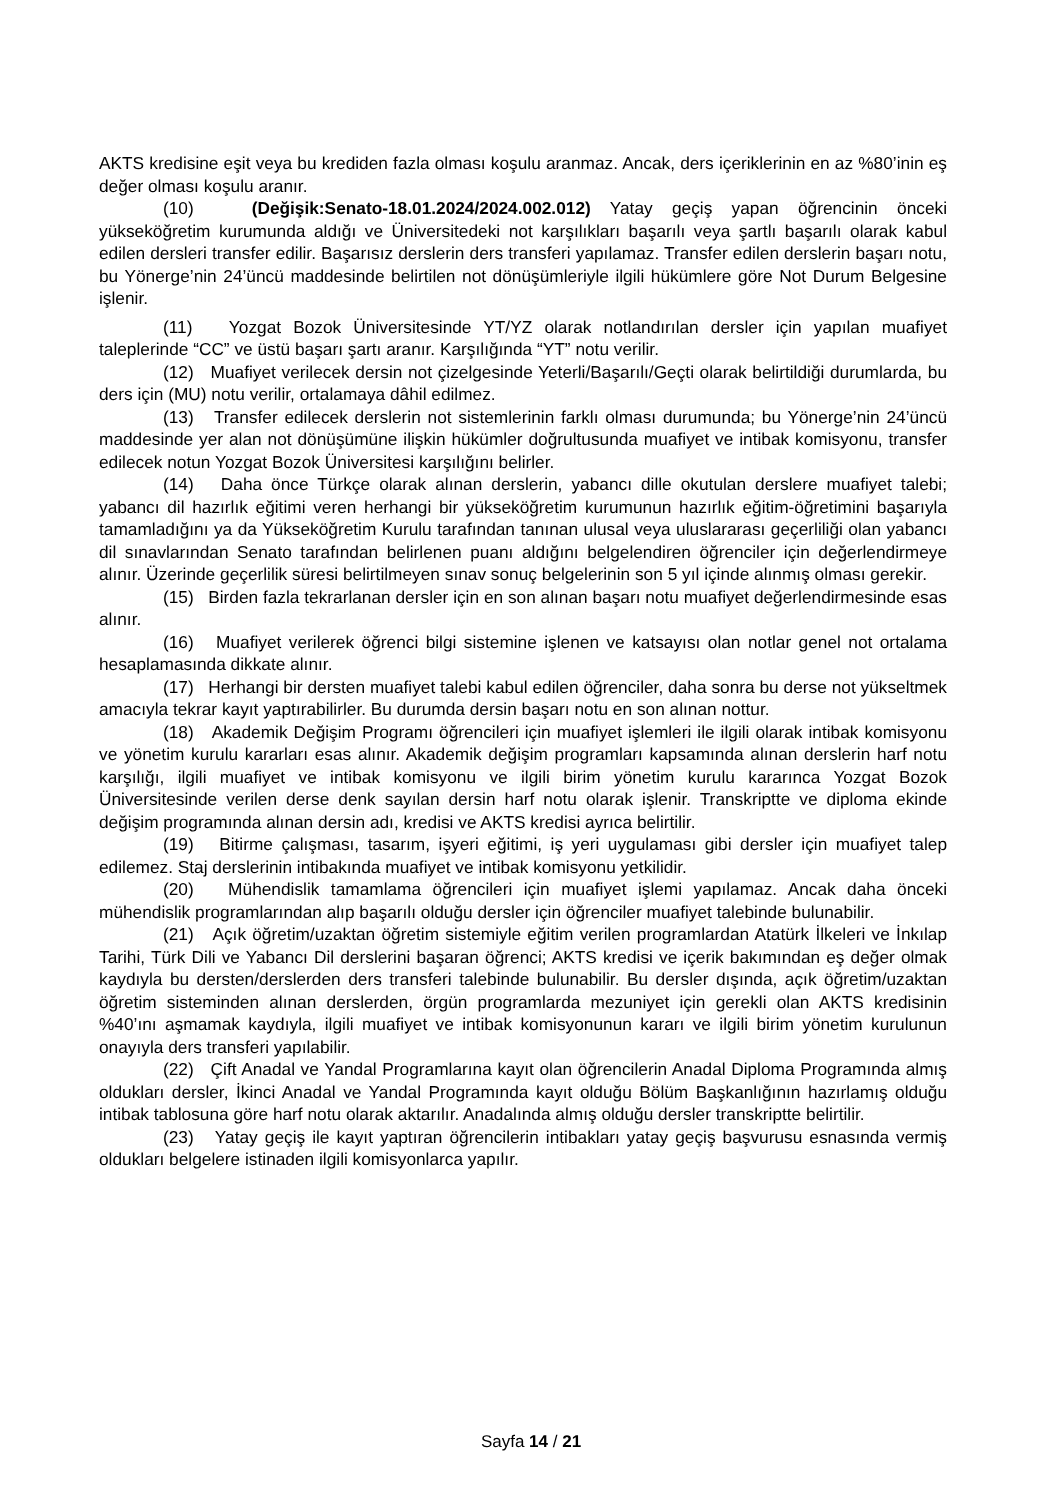AKTS kredisine eşit veya bu krediden fazla olması koşulu aranmaz. Ancak, ders içeriklerinin en az %80’inin eş değer olması koşulu aranır.
(10) (Değişik:Senato-18.01.2024/2024.002.012) Yatay geçiş yapan öğrencinin önceki yükseköğretim kurumunda aldığı ve Üniversitedeki not karşılıkları başarılı veya şartlı başarılı olarak kabul edilen dersleri transfer edilir. Başarısız derslerin ders transferi yapılamaz. Transfer edilen derslerin başarı notu, bu Yönerge’nin 24’üncü maddesinde belirtilen not dönüşümleriyle ilgili hükümlere göre Not Durum Belgesine işlenir.
(11) Yozgat Bozok Üniversitesinde YT/YZ olarak notlandırılan dersler için yapılan muafiyet taleplerinde “CC” ve üstü başarı şartı aranır. Karşılığında “YT” notu verilir.
(12) Muafiyet verilecek dersin not çizelgesinde Yeterli/Başarılı/Geçti olarak belirtildiği durumlarda, bu ders için (MU) notu verilir, ortalamaya dâhil edilmez.
(13) Transfer edilecek derslerin not sistemlerinin farklı olması durumunda; bu Yönerge’nin 24’üncü maddesinde yer alan not dönüşümüne ilişkin hükümler doğrultusunda muafiyet ve intibak komisyonu, transfer edilecek notun Yozgat Bozok Üniversitesi karşılığını belirler.
(14) Daha önce Türkçe olarak alınan derslerin, yabancı dille okutulan derslere muafiyet talebi; yabancı dil hazırlık eğitimi veren herhangi bir yükseköğretim kurumunun hazırlık eğitim-öğretimini başarıyla tamamladığını ya da Yükseköğretim Kurulu tarafından tanınan ulusal veya uluslararası geçerliliği olan yabancı dil sınavlarından Senato tarafından belirlenen puanı aldığını belgelendiren öğrenciler için değerlendirmeye alınır. Üzerinde geçerlilik süresi belirtilmeyen sınav sonuç belgelerinin son 5 yıl içinde alınmış olması gerekir.
(15) Birden fazla tekrarlanan dersler için en son alınan başarı notu muafiyet değerlendirmesinde esas alınır.
(16) Muafiyet verilerek öğrenci bilgi sistemine işlenen ve katsayısı olan notlar genel not ortalama hesaplamasında dikkate alınır.
(17) Herhangi bir dersten muafiyet talebi kabul edilen öğrenciler, daha sonra bu derse not yükseltmek amacıyla tekrar kayıt yaptırabilirler. Bu durumda dersin başarı notu en son alınan nottur.
(18) Akademik Değişim Programı öğrencileri için muafiyet işlemleri ile ilgili olarak intibak komisyonu ve yönetim kurulu kararları esas alınır. Akademik değişim programları kapsamında alınan derslerin harf notu karşılığı, ilgili muafiyet ve intibak komisyonu ve ilgili birim yönetim kurulu kararınca Yozgat Bozok Üniversitesinde verilen derse denk sayılan dersin harf notu olarak işlenir. Transkriptte ve diploma ekinde değişim programında alınan dersin adı, kredisi ve AKTS kredisi ayrıca belirtilir.
(19) Bitirme çalışması, tasarım, işyeri eğitimi, iş yeri uygulaması gibi dersler için muafiyet talep edilemez. Staj derslerinin intibakında muafiyet ve intibak komisyonu yetkilidir.
(20) Mühendislik tamamlama öğrencileri için muafiyet işlemi yapılamaz. Ancak daha önceki mühendislik programlarından alıp başarılı olduğu dersler için öğrenciler muafiyet talebinde bulunabilir.
(21) Açık öğretim/uzaktan öğretim sistemiyle eğitim verilen programlardan Atatürk İlkeleri ve İnkılap Tarihi, Türk Dili ve Yabancı Dil derslerini başaran öğrenci; AKTS kredisi ve içerik bakımından eş değer olmak kaydıyla bu dersten/derslerden ders transferi talebinde bulunabilir. Bu dersler dışında, açık öğretim/uzaktan öğretim sisteminden alınan derslerden, örgün programlarda mezuniyet için gerekli olan AKTS kredisinin %40’ını aşmamak kaydıyla, ilgili muafiyet ve intibak komisyonunun kararı ve ilgili birim yönetim kurulunun onayıyla ders transferi yapılabilir.
(22) Çift Anadal ve Yandal Programlarına kayıt olan öğrencilerin Anadal Diploma Programında almış oldukları dersler, İkinci Anadal ve Yandal Programında kayıt olduğu Bölüm Başkanlığının hazırlamış olduğu intibak tablosuna göre harf notu olarak aktarılır. Anadalında almış olduğu dersler transkriptte belirtilir.
(23) Yatay geçiş ile kayıt yaptıran öğrencilerin intibakları yatay geçiş başvurusu esnasında vermiş oldukları belgelere istinaden ilgili komisyonlarca yapılır.
Sayfa 14 / 21